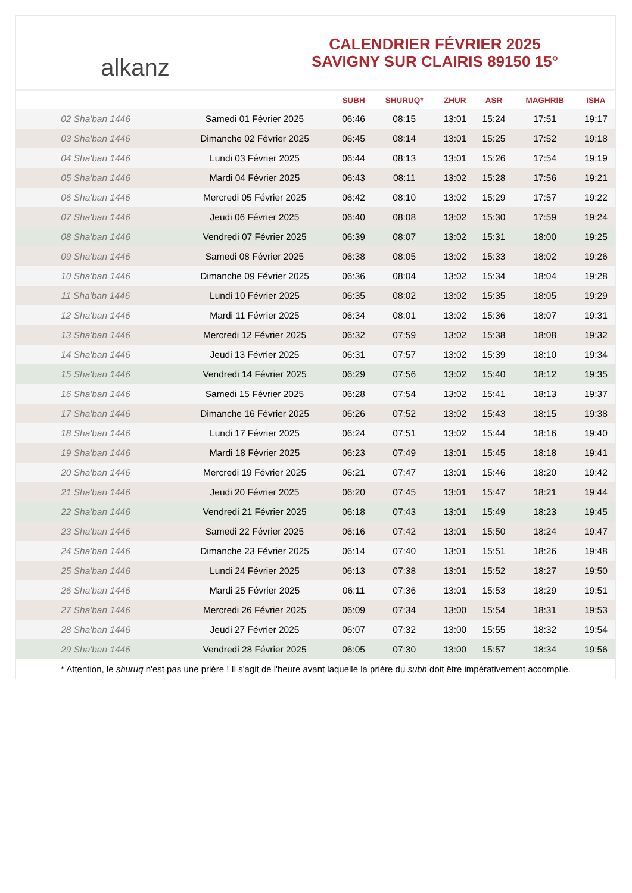alkanz
CALENDRIER FÉVRIER 2025
SAVIGNY SUR CLAIRIS 89150 15°
| | | SUBH | SHURUQ* | ZHUR | ASR | MAGHRIB | ISHA |
| --- | --- | --- | --- | --- | --- | --- | --- |
| 02 Sha'ban 1446 | Samedi 01 Février 2025 | 06:46 | 08:15 | 13:01 | 15:24 | 17:51 | 19:17 |
| 03 Sha'ban 1446 | Dimanche 02 Février 2025 | 06:45 | 08:14 | 13:01 | 15:25 | 17:52 | 19:18 |
| 04 Sha'ban 1446 | Lundi 03 Février 2025 | 06:44 | 08:13 | 13:01 | 15:26 | 17:54 | 19:19 |
| 05 Sha'ban 1446 | Mardi 04 Février 2025 | 06:43 | 08:11 | 13:02 | 15:28 | 17:56 | 19:21 |
| 06 Sha'ban 1446 | Mercredi 05 Février 2025 | 06:42 | 08:10 | 13:02 | 15:29 | 17:57 | 19:22 |
| 07 Sha'ban 1446 | Jeudi 06 Février 2025 | 06:40 | 08:08 | 13:02 | 15:30 | 17:59 | 19:24 |
| 08 Sha'ban 1446 | Vendredi 07 Février 2025 | 06:39 | 08:07 | 13:02 | 15:31 | 18:00 | 19:25 |
| 09 Sha'ban 1446 | Samedi 08 Février 2025 | 06:38 | 08:05 | 13:02 | 15:33 | 18:02 | 19:26 |
| 10 Sha'ban 1446 | Dimanche 09 Février 2025 | 06:36 | 08:04 | 13:02 | 15:34 | 18:04 | 19:28 |
| 11 Sha'ban 1446 | Lundi 10 Février 2025 | 06:35 | 08:02 | 13:02 | 15:35 | 18:05 | 19:29 |
| 12 Sha'ban 1446 | Mardi 11 Février 2025 | 06:34 | 08:01 | 13:02 | 15:36 | 18:07 | 19:31 |
| 13 Sha'ban 1446 | Mercredi 12 Février 2025 | 06:32 | 07:59 | 13:02 | 15:38 | 18:08 | 19:32 |
| 14 Sha'ban 1446 | Jeudi 13 Février 2025 | 06:31 | 07:57 | 13:02 | 15:39 | 18:10 | 19:34 |
| 15 Sha'ban 1446 | Vendredi 14 Février 2025 | 06:29 | 07:56 | 13:02 | 15:40 | 18:12 | 19:35 |
| 16 Sha'ban 1446 | Samedi 15 Février 2025 | 06:28 | 07:54 | 13:02 | 15:41 | 18:13 | 19:37 |
| 17 Sha'ban 1446 | Dimanche 16 Février 2025 | 06:26 | 07:52 | 13:02 | 15:43 | 18:15 | 19:38 |
| 18 Sha'ban 1446 | Lundi 17 Février 2025 | 06:24 | 07:51 | 13:02 | 15:44 | 18:16 | 19:40 |
| 19 Sha'ban 1446 | Mardi 18 Février 2025 | 06:23 | 07:49 | 13:01 | 15:45 | 18:18 | 19:41 |
| 20 Sha'ban 1446 | Mercredi 19 Février 2025 | 06:21 | 07:47 | 13:01 | 15:46 | 18:20 | 19:42 |
| 21 Sha'ban 1446 | Jeudi 20 Février 2025 | 06:20 | 07:45 | 13:01 | 15:47 | 18:21 | 19:44 |
| 22 Sha'ban 1446 | Vendredi 21 Février 2025 | 06:18 | 07:43 | 13:01 | 15:49 | 18:23 | 19:45 |
| 23 Sha'ban 1446 | Samedi 22 Février 2025 | 06:16 | 07:42 | 13:01 | 15:50 | 18:24 | 19:47 |
| 24 Sha'ban 1446 | Dimanche 23 Février 2025 | 06:14 | 07:40 | 13:01 | 15:51 | 18:26 | 19:48 |
| 25 Sha'ban 1446 | Lundi 24 Février 2025 | 06:13 | 07:38 | 13:01 | 15:52 | 18:27 | 19:50 |
| 26 Sha'ban 1446 | Mardi 25 Février 2025 | 06:11 | 07:36 | 13:01 | 15:53 | 18:29 | 19:51 |
| 27 Sha'ban 1446 | Mercredi 26 Février 2025 | 06:09 | 07:34 | 13:00 | 15:54 | 18:31 | 19:53 |
| 28 Sha'ban 1446 | Jeudi 27 Février 2025 | 06:07 | 07:32 | 13:00 | 15:55 | 18:32 | 19:54 |
| 29 Sha'ban 1446 | Vendredi 28 Février 2025 | 06:05 | 07:30 | 13:00 | 15:57 | 18:34 | 19:56 |
* Attention, le shuruq n'est pas une prière ! Il s'agit de l'heure avant laquelle la prière du subh doit être impérativement accomplie.